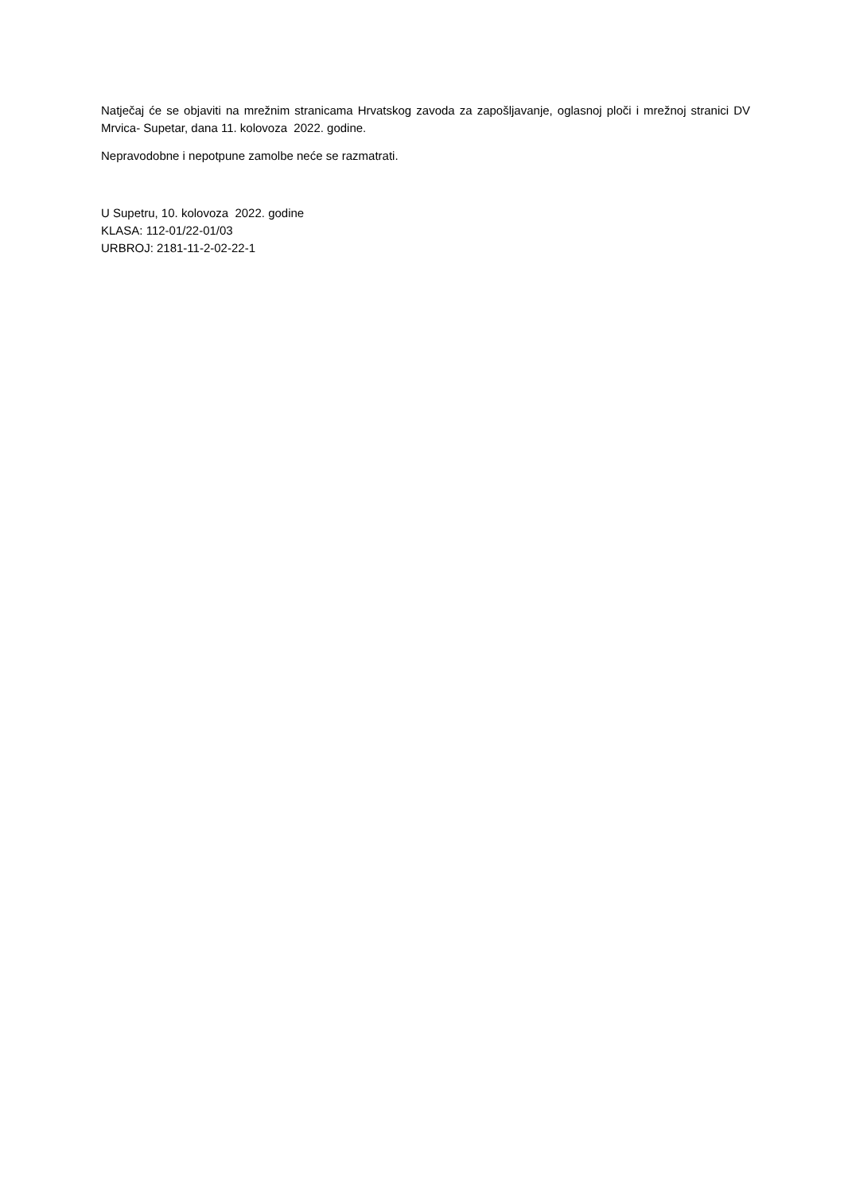Natječaj će se objaviti na mrežnim stranicama Hrvatskog zavoda za zapošljavanje, oglasnoj ploči i mrežnoj stranici DV Mrvica- Supetar, dana 11. kolovoza 2022. godine.
Nepravodobne i nepotpune zamolbe neće se razmatrati.
U Supetru, 10. kolovoza 2022. godine
KLASA: 112-01/22-01/03
URBROJ: 2181-11-2-02-22-1